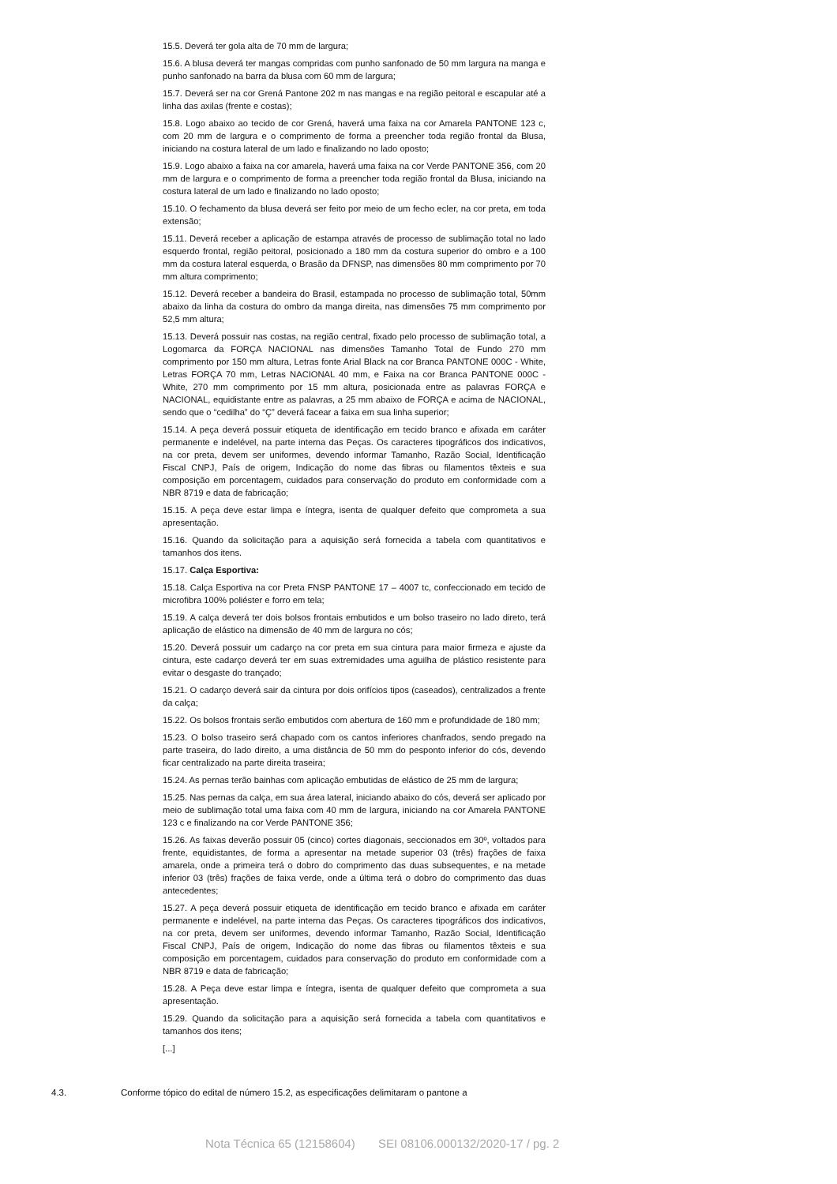15.5. Deverá ter gola alta de 70 mm de largura;
15.6. A blusa deverá ter mangas compridas com punho sanfonado de 50 mm largura na manga e punho sanfonado na barra da blusa com 60 mm de largura;
15.7. Deverá ser na cor Grená Pantone 202 m nas mangas e na região peitoral e escapular até a linha das axilas (frente e costas);
15.8. Logo abaixo ao tecido de cor Grená, haverá uma faixa na cor Amarela PANTONE 123 c, com 20 mm de largura e o comprimento de forma a preencher toda região frontal da Blusa, iniciando na costura lateral de um lado e finalizando no lado oposto;
15.9. Logo abaixo a faixa na cor amarela, haverá uma faixa na cor Verde PANTONE 356, com 20 mm de largura e o comprimento de forma a preencher toda região frontal da Blusa, iniciando na costura lateral de um lado e finalizando no lado oposto;
15.10. O fechamento da blusa deverá ser feito por meio de um fecho ecler, na cor preta, em toda extensão;
15.11. Deverá receber a aplicação de estampa através de processo de sublimação total no lado esquerdo frontal, região peitoral, posicionado a 180 mm da costura superior do ombro e a 100 mm da costura lateral esquerda, o Brasão da DFNSP, nas dimensões 80 mm comprimento por 70 mm altura comprimento;
15.12. Deverá receber a bandeira do Brasil, estampada no processo de sublimação total, 50mm abaixo da linha da costura do ombro da manga direita, nas dimensões 75 mm comprimento por 52,5 mm altura;
15.13. Deverá possuir nas costas, na região central, fixado pelo processo de sublimação total, a Logomarca da FORÇA NACIONAL nas dimensões Tamanho Total de Fundo 270 mm comprimento por 150 mm altura, Letras fonte Arial Black na cor Branca PANTONE 000C - White, Letras FORÇA 70 mm, Letras NACIONAL 40 mm, e Faixa na cor Branca PANTONE 000C - White, 270 mm comprimento por 15 mm altura, posicionada entre as palavras FORÇA e NACIONAL, equidistante entre as palavras, a 25 mm abaixo de FORÇA e acima de NACIONAL, sendo que o “cedilha” do “Ç” deverá facear a faixa em sua linha superior;
15.14. A peça deverá possuir etiqueta de identificação em tecido branco e afixada em caráter permanente e indelével, na parte interna das Peças. Os caracteres tipográficos dos indicativos, na cor preta, devem ser uniformes, devendo informar Tamanho, Razão Social, Identificação Fiscal CNPJ, País de origem, Indicação do nome das fibras ou filamentos têxteis e sua composição em porcentagem, cuidados para conservação do produto em conformidade com a NBR 8719 e data de fabricação;
15.15. A peça deve estar limpa e íntegra, isenta de qualquer defeito que comprometa a sua apresentação.
15.16. Quando da solicitação para a aquisição será fornecida a tabela com quantitativos e tamanhos dos itens.
15.17. Calça Esportiva:
15.18. Calça Esportiva na cor Preta FNSP PANTONE 17 – 4007 tc, confeccionado em tecido de microfibra 100% poliéster e forro em tela;
15.19. A calça deverá ter dois bolsos frontais embutidos e um bolso traseiro no lado direto, terá aplicação de elástico na dimensão de 40 mm de largura no cós;
15.20. Deverá possuir um cadarço na cor preta em sua cintura para maior firmeza e ajuste da cintura, este cadarço deverá ter em suas extremidades uma aguilha de plástico resistente para evitar o desgaste do trançado;
15.21. O cadarço deverá sair da cintura por dois orifícios tipos (caseados), centralizados a frente da calça;
15.22. Os bolsos frontais serão embutidos com abertura de 160 mm e profundidade de 180 mm;
15.23. O bolso traseiro será chapado com os cantos inferiores chanfrados, sendo pregado na parte traseira, do lado direito, a uma distância de 50 mm do pesponto inferior do cós, devendo ficar centralizado na parte direita traseira;
15.24. As pernas terão bainhas com aplicação embutidas de elástico de 25 mm de largura;
15.25. Nas pernas da calça, em sua área lateral, iniciando abaixo do cós, deverá ser aplicado por meio de sublimação total uma faixa com 40 mm de largura, iniciando na cor Amarela PANTONE 123 c e finalizando na cor Verde PANTONE 356;
15.26. As faixas deverão possuir 05 (cinco) cortes diagonais, seccionados em 30º, voltados para frente, equidistantes, de forma a apresentar na metade superior 03 (três) frações de faixa amarela, onde a primeira terá o dobro do comprimento das duas subsequentes, e na metade inferior 03 (três) frações de faixa verde, onde a última terá o dobro do comprimento das duas antecedentes;
15.27. A peça deverá possuir etiqueta de identificação em tecido branco e afixada em caráter permanente e indelével, na parte interna das Peças. Os caracteres tipográficos dos indicativos, na cor preta, devem ser uniformes, devendo informar Tamanho, Razão Social, Identificação Fiscal CNPJ, País de origem, Indicação do nome das fibras ou filamentos têxteis e sua composição em porcentagem, cuidados para conservação do produto em conformidade com a NBR 8719 e data de fabricação;
15.28. A Peça deve estar limpa e íntegra, isenta de qualquer defeito que comprometa a sua apresentação.
15.29. Quando da solicitação para a aquisição será fornecida a tabela com quantitativos e tamanhos dos itens;
[...]
4.3. Conforme tópico do edital de número 15.2, as especificações delimitaram o pantone a
Nota Técnica 65 (12158604) SEI 08106.000132/2020-17 / pg. 2